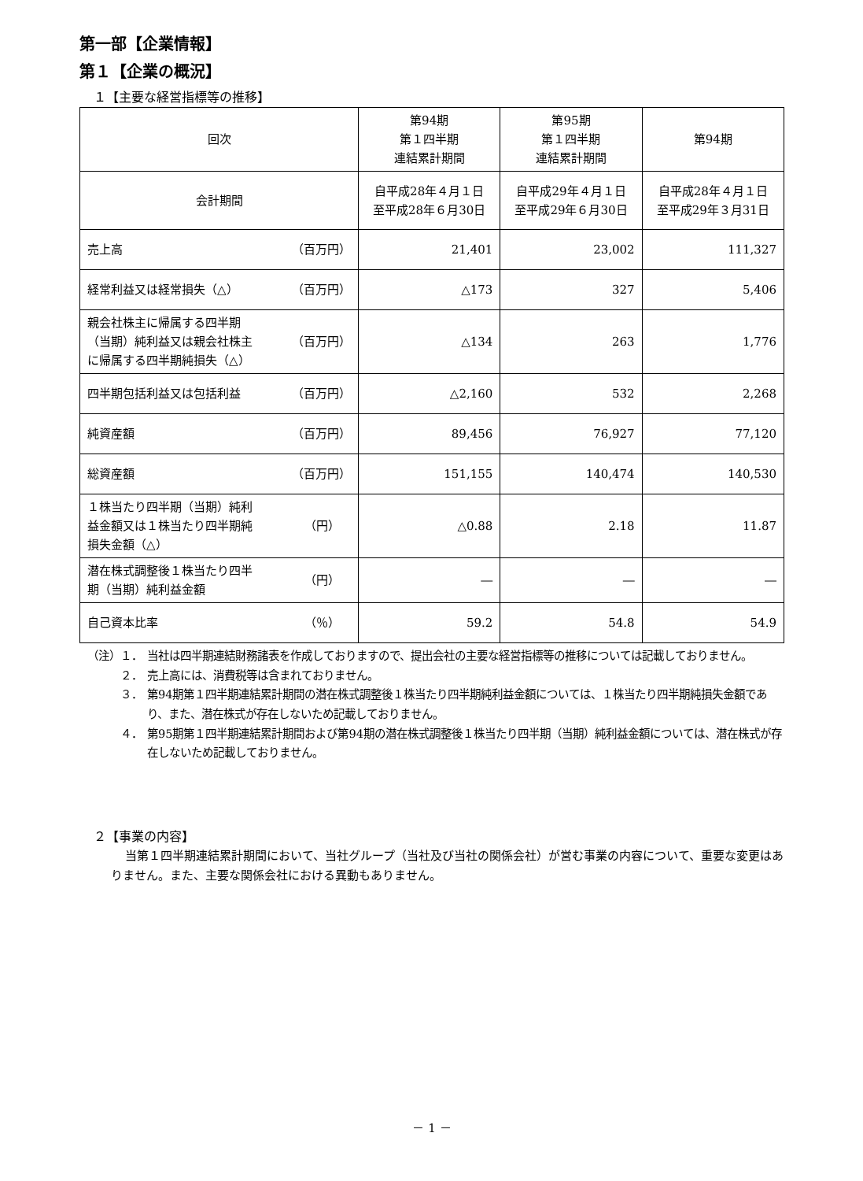第一部【企業情報】
第１【企業の概況】
１【主要な経営指標等の推移】
| 回次 | 第94期 第１四半期 連結累計期間 | 第95期 第１四半期 連結累計期間 | 第94期 |
| 会計期間 | 自平成28年４月１日 至平成28年６月30日 | 自平成29年４月１日 至平成29年６月30日 | 自平成28年４月１日 至平成29年３月31日 |
| 売上高 （百万円） | 21,401 | 23,002 | 111,327 |
| 経常利益又は経常損失（△） （百万円） | △173 | 327 | 5,406 |
| 親会社株主に帰属する四半期 （当期）純利益又は親会社株主 に帰属する四半期純損失（△） （百万円） | △134 | 263 | 1,776 |
| 四半期包括利益又は包括利益 （百万円） | △2,160 | 532 | 2,268 |
| 純資産額 （百万円） | 89,456 | 76,927 | 77,120 |
| 総資産額 （百万円） | 151,155 | 140,474 | 140,530 |
| １株当たり四半期（当期）純利 益金額又は１株当たり四半期純 損失金額（△） （円） | △0.88 | 2.18 | 11.87 |
| 潜在株式調整後１株当たり四半 期（当期）純利益金額 （円） | ― | ― | ― |
| 自己資本比率 （％） | 59.2 | 54.8 | 54.9 |
（注）１． 当社は四半期連結財務諸表を作成しておりますので、提出会社の主要な経営指標等の推移については記載しておりません。
２． 売上高には、消費税等は含まれておりません。
３． 第94期第１四半期連結累計期間の潜在株式調整後１株当たり四半期純利益金額については、１株当たり四半期純損失金額であり、また、潜在株式が存在しないため記載しておりません。
４． 第95期第１四半期連結累計期間および第94期の潜在株式調整後１株当たり四半期（当期）純利益金額については、潜在株式が存在しないため記載しておりません。
２【事業の内容】
当第１四半期連結累計期間において、当社グループ（当社及び当社の関係会社）が営む事業の内容について、重要な変更はありません。また、主要な関係会社における異動もありません。
－ 1 －